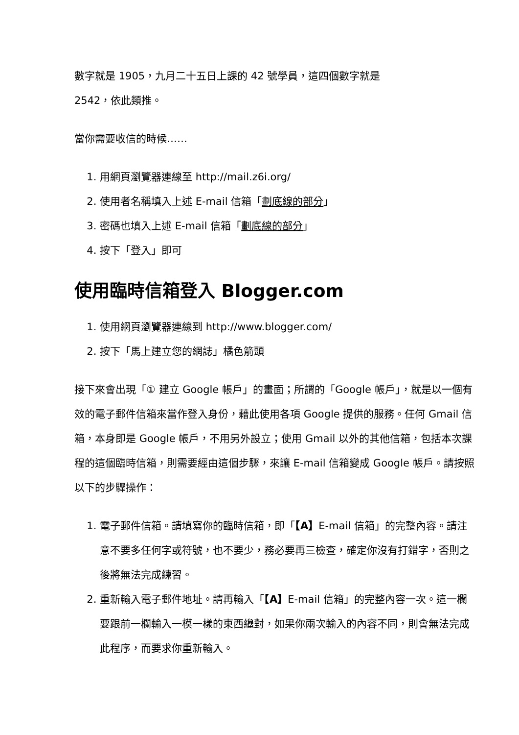數字就是 1905，九月二十五日上課的 42 號學員，這四個數字就是
2542，依此類推。
當你需要收信的時候……
1. 用網頁瀏覽器連線至 http://mail.z6i.org/
2. 使用者名稱填入上述 E-mail 信箱「劃底線的部分」
3. 密碼也填入上述 E-mail 信箱「劃底線的部分」
4. 按下「登入」即可
使用臨時信箱登入 Blogger.com
1. 使用網頁瀏覽器連線到 http://www.blogger.com/
2. 按下「馬上建立您的網誌」橘色箭頭
接下來會出現「① 建立 Google 帳戶」的畫面；所謂的「Google 帳戶」，就是以一個有效的電子郵件信箱來當作登入身份，藉此使用各項 Google 提供的服務。任何 Gmail 信箱，本身即是 Google 帳戶，不用另外設立；使用 Gmail 以外的其他信箱，包括本次課程的這個臨時信箱，則需要經由這個步驟，來讓 E-mail 信箱變成 Google 帳戶。請按照以下的步驟操作：
1. 電子郵件信箱。請填寫你的臨時信箱，即「【A】E-mail 信箱」的完整內容。請注意不要多任何字或符號，也不要少，務必要再三檢查，確定你沒有打錯字，否則之後將無法完成練習。
2. 重新輸入電子郵件地址。請再輸入「【A】E-mail 信箱」的完整內容一次。這一欄要跟前一欄輸入一模一樣的東西纔對，如果你兩次輸入的內容不同，則會無法完成此程序，而要求你重新輸入。